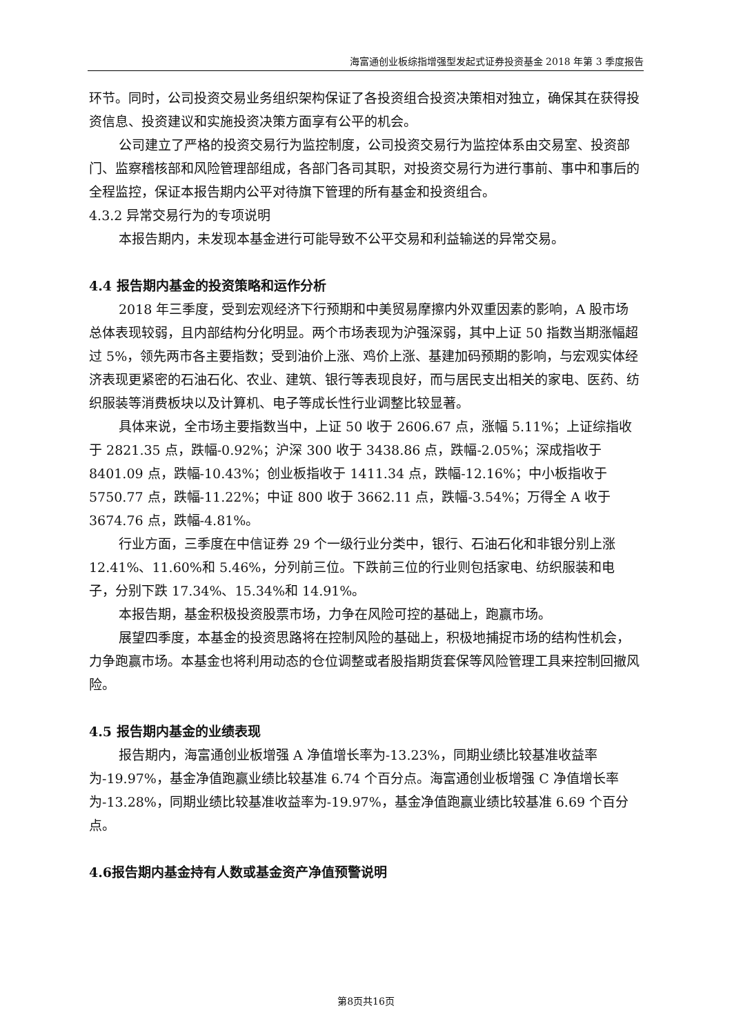海富通创业板综指增强型发起式证券投资基金 2018 年第 3 季度报告
环节。同时，公司投资交易业务组织架构保证了各投资组合投资决策相对独立，确保其在获得投资信息、投资建议和实施投资决策方面享有公平的机会。
公司建立了严格的投资交易行为监控制度，公司投资交易行为监控体系由交易室、投资部门、监察稽核部和风险管理部组成，各部门各司其职，对投资交易行为进行事前、事中和事后的全程监控，保证本报告期内公平对待旗下管理的所有基金和投资组合。
4.3.2 异常交易行为的专项说明
本报告期内，未发现本基金进行可能导致不公平交易和利益输送的异常交易。
4.4 报告期内基金的投资策略和运作分析
2018 年三季度，受到宏观经济下行预期和中美贸易摩擦内外双重因素的影响，A 股市场总体表现较弱，且内部结构分化明显。两个市场表现为沪强深弱，其中上证 50 指数当期涨幅超过 5%，领先两市各主要指数；受到油价上涨、鸡价上涨、基建加码预期的影响，与宏观实体经济表现更紧密的石油石化、农业、建筑、银行等表现良好，而与居民支出相关的家电、医药、纺织服装等消费板块以及计算机、电子等成长性行业调整比较显著。
具体来说，全市场主要指数当中，上证 50 收于 2606.67 点，涨幅 5.11%；上证综指收于 2821.35 点，跌幅-0.92%；沪深 300 收于 3438.86 点，跌幅-2.05%；深成指收于 8401.09 点，跌幅-10.43%；创业板指收于 1411.34 点，跌幅-12.16%；中小板指收于 5750.77 点，跌幅-11.22%；中证 800 收于 3662.11 点，跌幅-3.54%；万得全 A 收于 3674.76 点，跌幅-4.81%。
行业方面，三季度在中信证券 29 个一级行业分类中，银行、石油石化和非银分别上涨 12.41%、11.60%和 5.46%，分列前三位。下跌前三位的行业则包括家电、纺织服装和电子，分别下跌 17.34%、15.34%和 14.91%。
本报告期，基金积极投资股票市场，力争在风险可控的基础上，跑赢市场。
展望四季度，本基金的投资思路将在控制风险的基础上，积极地捕捉市场的结构性机会，力争跑赢市场。本基金也将利用动态的仓位调整或者股指期货套保等风险管理工具来控制回撤风险。
4.5 报告期内基金的业绩表现
报告期内，海富通创业板增强 A 净值增长率为-13.23%，同期业绩比较基准收益率为-19.97%，基金净值跑赢业绩比较基准 6.74 个百分点。海富通创业板增强 C 净值增长率为-13.28%，同期业绩比较基准收益率为-19.97%，基金净值跑赢业绩比较基准 6.69 个百分点。
4.6报告期内基金持有人数或基金资产净值预警说明
第8页共16页